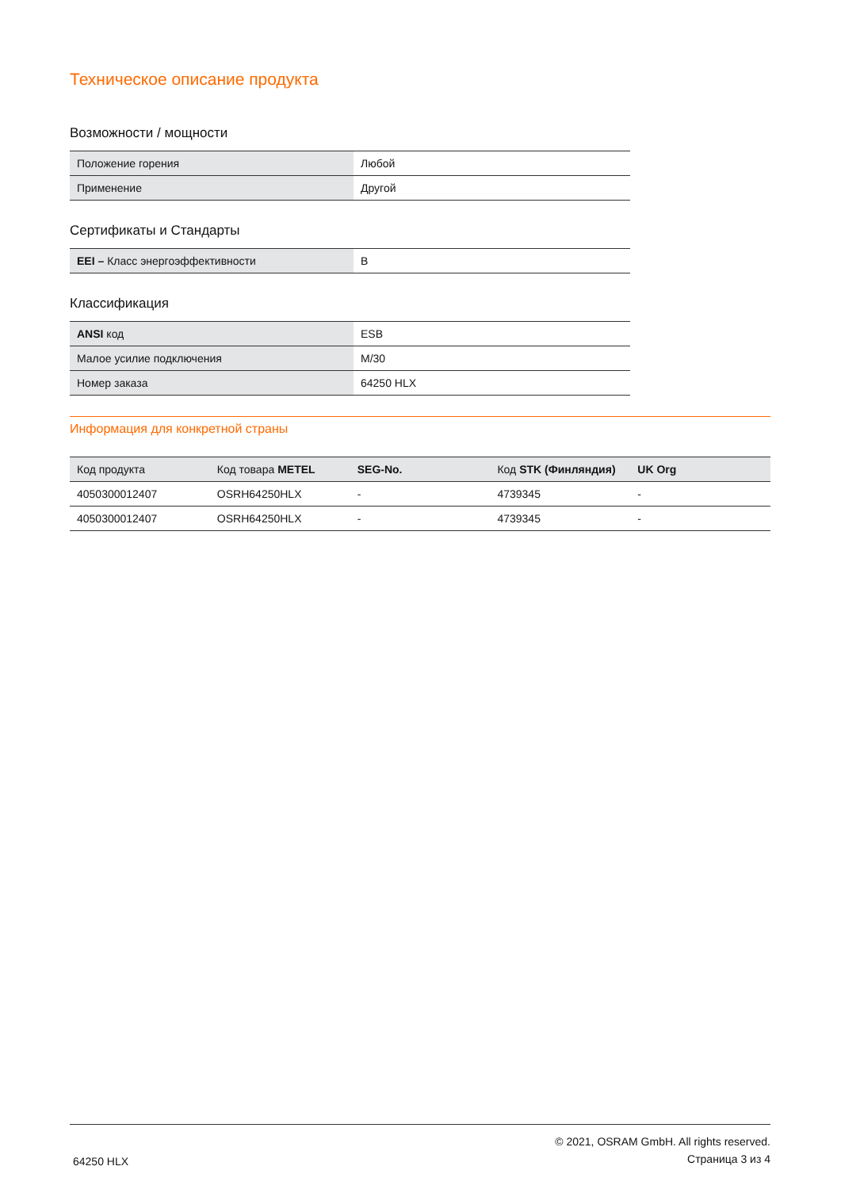Техническое описание продукта
Возможности / мощности
| Положение горения | Любой |
| Применение | Другой |
Сертификаты и Стандарты
| EEI – Класс энергоэффективности | B |
Классификация
| ANSI код | ESB |
| Малое усилие подключения | M/30 |
| Номер заказа | 64250 HLX |
Информация для конкретной страны
| Код продукта | Код товара METEL | SEG-No. | Код STK (Финляндия) | UK Org |
| --- | --- | --- | --- | --- |
| 4050300012407 | OSRH64250HLX | - | 4739345 | - |
| 4050300012407 | OSRH64250HLX | - | 4739345 | - |
64250 HLX
© 2021, OSRAM GmbH. All rights reserved.
Страница 3 из 4